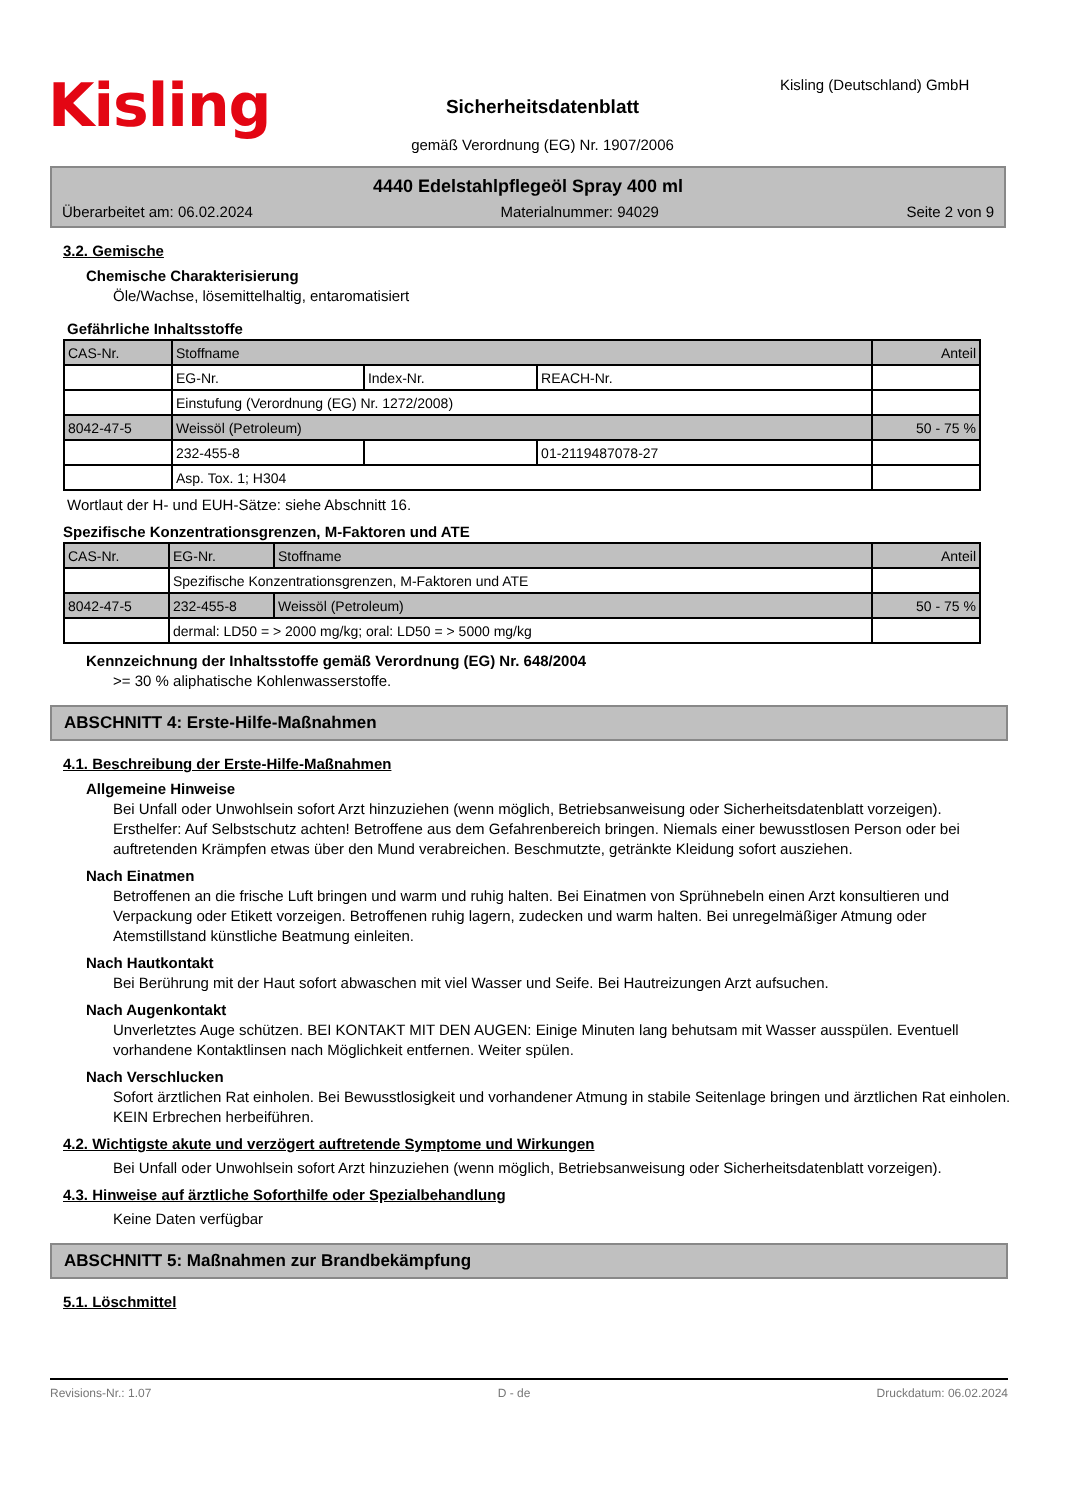Kisling Kisling (Deutschland) GmbH
Sicherheitsdatenblatt
gemäß Verordnung (EG) Nr. 1907/2006
4440 Edelstahlpflegeöl Spray 400 ml
Überarbeitet am: 06.02.2024 Materialnummer: 94029 Seite 2 von 9
3.2. Gemische
Chemische Charakterisierung
Öle/Wachse, lösemittelhaltig, entaromatisiert
Gefährliche Inhaltsstoffe
| CAS-Nr. | Stoffname | | | Anteil |
| | EG-Nr. | Index-Nr. | REACH-Nr. | |
| | Einstufung (Verordnung (EG) Nr. 1272/2008) | | | |
| 8042-47-5 | Weissöl (Petroleum) | | | 50 - 75 % |
| | 232-455-8 | | 01-2119487078-27 | |
| | Asp. Tox. 1; H304 | | | |
Wortlaut der H- und EUH-Sätze: siehe Abschnitt 16.
Spezifische Konzentrationsgrenzen, M-Faktoren und ATE
| CAS-Nr. | EG-Nr. | Stoffname | Anteil |
| | Spezifische Konzentrationsgrenzen, M-Faktoren und ATE | | |
| 8042-47-5 | 232-455-8 | Weissöl (Petroleum) | 50 - 75 % |
| | dermal: LD50 = > 2000 mg/kg; oral: LD50 = > 5000 mg/kg | | |
Kennzeichnung der Inhaltsstoffe gemäß Verordnung (EG) Nr. 648/2004
>= 30 % aliphatische Kohlenwasserstoffe.
ABSCHNITT 4: Erste-Hilfe-Maßnahmen
4.1. Beschreibung der Erste-Hilfe-Maßnahmen
Allgemeine Hinweise
Bei Unfall oder Unwohlsein sofort Arzt hinzuziehen (wenn möglich, Betriebsanweisung oder Sicherheitsdatenblatt vorzeigen). Ersthelfer: Auf Selbstschutz achten! Betroffene aus dem Gefahrenbereich bringen. Niemals einer bewusstlosen Person oder bei auftretenden Krämpfen etwas über den Mund verabreichen. Beschmutzte, getränkte Kleidung sofort ausziehen.
Nach Einatmen
Betroffenen an die frische Luft bringen und warm und ruhig halten. Bei Einatmen von Sprühnebeln einen Arzt konsultieren und Verpackung oder Etikett vorzeigen. Betroffenen ruhig lagern, zudecken und warm halten. Bei unregelmäßiger Atmung oder Atemstillstand künstliche Beatmung einleiten.
Nach Hautkontakt
Bei Berührung mit der Haut sofort abwaschen mit viel Wasser und Seife. Bei Hautreizungen Arzt aufsuchen.
Nach Augenkontakt
Unverletztes Auge schützen. BEI KONTAKT MIT DEN AUGEN: Einige Minuten lang behutsam mit Wasser ausspülen. Eventuell vorhandene Kontaktlinsen nach Möglichkeit entfernen. Weiter spülen.
Nach Verschlucken
Sofort ärztlichen Rat einholen. Bei Bewusstlosigkeit und vorhandener Atmung in stabile Seitenlage bringen und ärztlichen Rat einholen. KEIN Erbrechen herbeiführen.
4.2. Wichtigste akute und verzögert auftretende Symptome und Wirkungen
Bei Unfall oder Unwohlsein sofort Arzt hinzuziehen (wenn möglich, Betriebsanweisung oder Sicherheitsdatenblatt vorzeigen).
4.3. Hinweise auf ärztliche Soforthilfe oder Spezialbehandlung
Keine Daten verfügbar
ABSCHNITT 5: Maßnahmen zur Brandbekämpfung
5.1. Löschmittel
Revisions-Nr.: 1.07 D - de Druckdatum: 06.02.2024